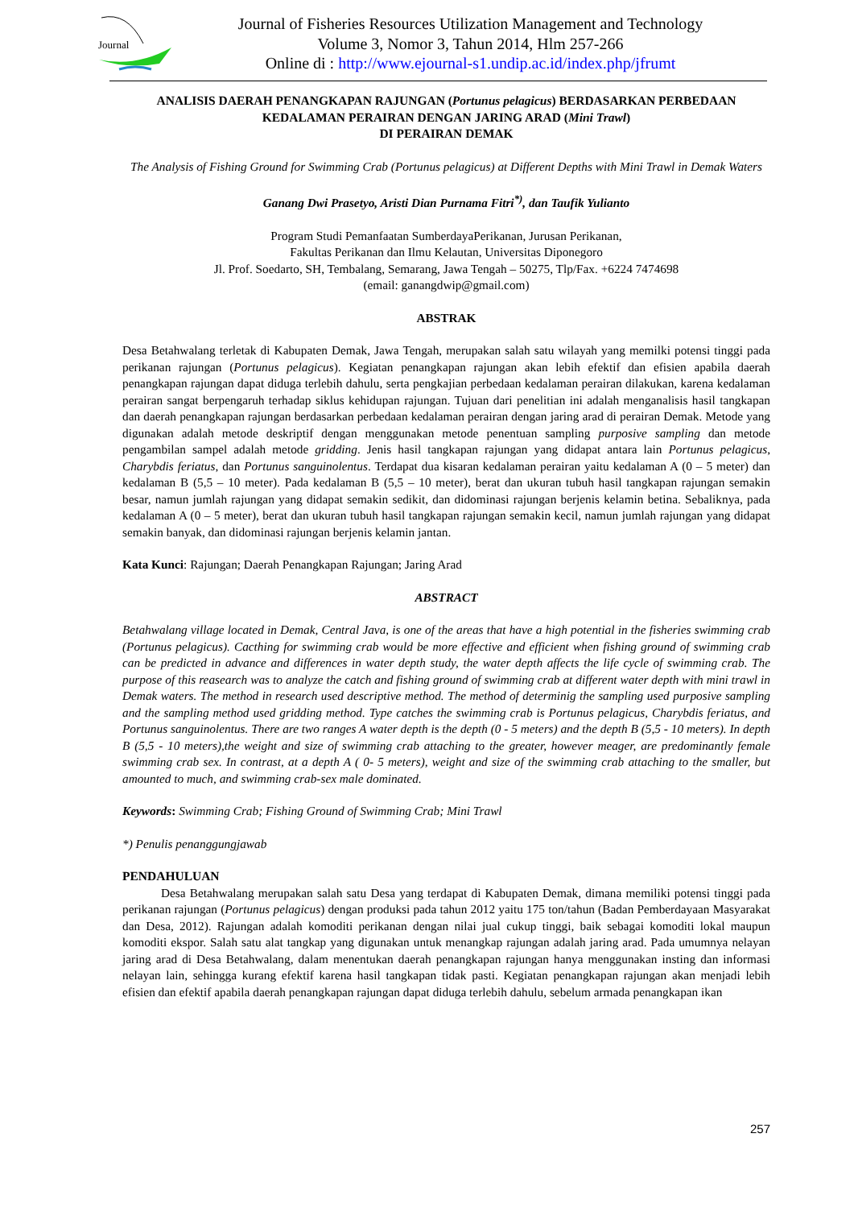Journal
Journal of Fisheries Resources Utilization Management and Technology
Volume 3, Nomor 3, Tahun 2014, Hlm 257-266
Online di : http://www.ejournal-s1.undip.ac.id/index.php/jfrumt
ANALISIS DAERAH PENANGKAPAN RAJUNGAN (Portunus pelagicus) BERDASARKAN PERBEDAAN KEDALAMAN PERAIRAN DENGAN JARING ARAD (Mini Trawl)
DI PERAIRAN DEMAK
The Analysis of Fishing Ground for Swimming Crab (Portunus pelagicus) at Different Depths with Mini Trawl in Demak Waters
Ganang Dwi Prasetyo, Aristi Dian Purnama Fitri<sup>*)</sup>, dan Taufik Yulianto
Program Studi Pemanfaatan SumberdayaPerikanan, Jurusan Perikanan,
Fakultas Perikanan dan Ilmu Kelautan, Universitas Diponegoro
Jl. Prof. Soedarto, SH, Tembalang, Semarang, Jawa Tengah – 50275, Tlp/Fax. +6224 7474698
(email: ganangdwip@gmail.com)
ABSTRAK
Desa Betahwalang terletak di Kabupaten Demak, Jawa Tengah, merupakan salah satu wilayah yang memilki potensi tinggi pada perikanan rajungan (Portunus pelagicus). Kegiatan penangkapan rajungan akan lebih efektif dan efisien apabila daerah penangkapan rajungan dapat diduga terlebih dahulu, serta pengkajian perbedaan kedalaman perairan dilakukan, karena kedalaman perairan sangat berpengaruh terhadap siklus kehidupan rajungan. Tujuan dari penelitian ini adalah menganalisis hasil tangkapan dan daerah penangkapan rajungan berdasarkan perbedaan kedalaman perairan dengan jaring arad di perairan Demak. Metode yang digunakan adalah metode deskriptif dengan menggunakan metode penentuan sampling purposive sampling dan metode pengambilan sampel adalah metode gridding. Jenis hasil tangkapan rajungan yang didapat antara lain Portunus pelagicus, Charybdis feriatus, dan Portunus sanguinolentus. Terdapat dua kisaran kedalaman perairan yaitu kedalaman A (0 – 5 meter) dan kedalaman B (5,5 – 10 meter). Pada kedalaman B (5,5 – 10 meter), berat dan ukuran tubuh hasil tangkapan rajungan semakin besar, namun jumlah rajungan yang didapat semakin sedikit, dan didominasi rajungan berjenis kelamin betina. Sebaliknya, pada kedalaman A (0 – 5 meter), berat dan ukuran tubuh hasil tangkapan rajungan semakin kecil, namun jumlah rajungan yang didapat semakin banyak, dan didominasi rajungan berjenis kelamin jantan.
Kata Kunci: Rajungan; Daerah Penangkapan Rajungan; Jaring Arad
ABSTRACT
Betahwalang village located in Demak, Central Java, is one of the areas that have a high potential in the fisheries swimming crab (Portunus pelagicus). Cacthing for swimming crab would be more effective and efficient when fishing ground of swimming crab can be predicted in advance and differences in water depth study, the water depth affects the life cycle of swimming crab. The purpose of this reasearch was to analyze the catch and fishing ground of swimming crab at different water depth with mini trawl in Demak waters. The method in research used descriptive method. The method of determinig the sampling used purposive sampling and the sampling method used gridding method. Type catches the swimming crab is Portunus pelagicus, Charybdis feriatus, and Portunus sanguinolentus. There are two ranges A water depth is the depth (0 - 5 meters) and the depth B (5,5 - 10 meters). In depth B (5,5 - 10 meters),the weight and size of swimming crab attaching to the greater, however meager, are predominantly female swimming crab sex. In contrast, at a depth A ( 0- 5 meters), weight and size of the swimming crab attaching to the smaller, but amounted to much, and swimming crab-sex male dominated.
Keywords: Swimming Crab; Fishing Ground of Swimming Crab; Mini Trawl
*) Penulis penanggungjawab
PENDAHULUAN
Desa Betahwalang merupakan salah satu Desa yang terdapat di Kabupaten Demak, dimana memiliki potensi tinggi pada perikanan rajungan (Portunus pelagicus) dengan produksi pada tahun 2012 yaitu 175 ton/tahun (Badan Pemberdayaan Masyarakat dan Desa, 2012). Rajungan adalah komoditi perikanan dengan nilai jual cukup tinggi, baik sebagai komoditi lokal maupun komoditi ekspor. Salah satu alat tangkap yang digunakan untuk menangkap rajungan adalah jaring arad. Pada umumnya nelayan jaring arad di Desa Betahwalang, dalam menentukan daerah penangkapan rajungan hanya menggunakan insting dan informasi nelayan lain, sehingga kurang efektif karena hasil tangkapan tidak pasti. Kegiatan penangkapan rajungan akan menjadi lebih efisien dan efektif apabila daerah penangkapan rajungan dapat diduga terlebih dahulu, sebelum armada penangkapan ikan
257